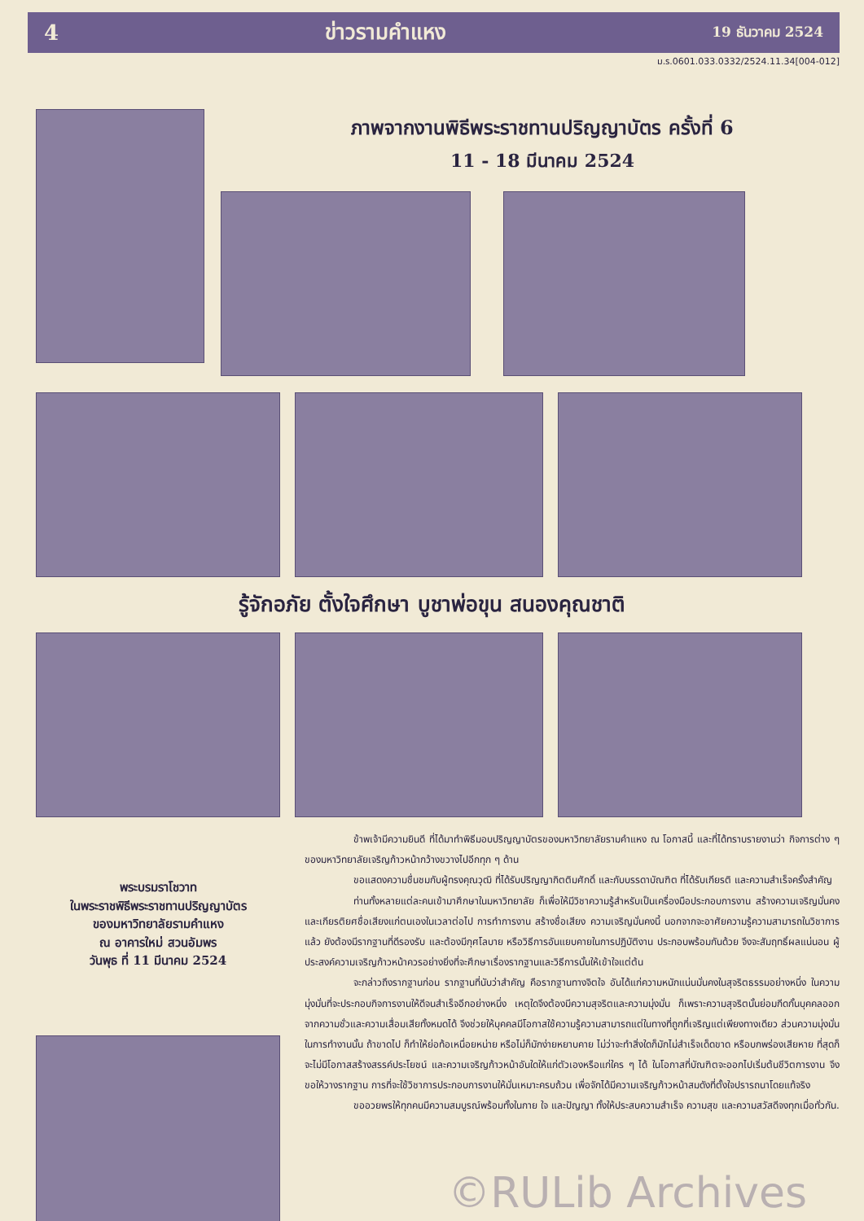4 ข่าวรามคำแหง 19 ธันวาคม 2524
ม.ร.0601.033.0332/2524.11.34[004-012]
ภาพจากงานพิธีพระราชทานปริญญาบัตร ครั้งที่ 6
11 - 18 มีนาคม 2524
รู้จักอภัย ตั้งใจศึกษา บูชาพ่อขุน สนองคุณชาติ
พระบรมราโชวาท
ในพระราชพิธีพระราชทานปริญญาบัตร
ของมหาวิทยาลัยรามคำแหง
ณ อาคารใหม่ สวนอัมพร
วันพุธ ที่ 11 มีนาคม 2524
ข้าพเจ้ามีความยินดี ที่ได้มาทำพิธีมอบปริญญาบัตรของมหาวิทยาลัยรามคำแหง ณ โอกาสนี้ และที่ได้ทราบรายงานว่า กิจการต่าง ๆ ของมหาวิทยาลัยเจริญก้าวหน้ากว้างขวางไปอีกทุก ๆ ด้าน
ขอแสดงความชื่นชมกับผู้ทรงคุณวุฒิ ที่ได้รับปริญญากิตติมศักดิ์ และกับบรรดาบัณฑิต ที่ได้รับเกียรติ และความสำเร็จครั้งสำคัญ
ท่านทั้งหลายแต่ละคนเข้ามาศึกษาในมหาวิทยาลัย ก็เพื่อให้มีวิชาความรู้สำหรับเป็นเครื่องมือประกอบการงาน สร้างความเจริญมั่นคงและเกียรติยศชื่อเสียงแก่ตนเองในเวลาต่อไป การทำการงาน สร้างชื่อเสียง ความเจริญมั่นคงนี้ นอกจากจะอาศัยความรู้ความสามารถในวิชาการแล้ว ยังต้องมีรากฐานที่ดีรองรับ และต้องมีกุศโลบาย หรือวิธีการอันแยบคายในการปฏิบัติงาน ประกอบพร้อมกันด้วย จึงจะสัมฤทธิ์ผลแน่นอน ผู้ประสงค์ความเจริญก้าวหน้าควรอย่างยิ่งที่จะศึกษาเรื่องรากฐานและวิธีการนั้นให้เข้าใจแต่ต้น
จะกล่าวถึงรากฐานก่อน รากฐานที่นับว่าสำคัญ คือรากฐานทางจิตใจ อันได้แก่ความหนักแน่นมั่นคงในสุจริตธรรมอย่างหนึ่ง ในความมุ่งมั่นที่จะประกอบกิจการงานให้ดีจนสำเร็จอีกอย่างหนึ่ง เหตุใดจึงต้องมีความสุจริตและความมุ่งมั่น ก็เพราะความสุจริตนั้นย่อมกีดกั้นบุคคลออกจากความชั่วและความเสื่อมเสียทั้งหมดได้ จึงช่วยให้บุคคลมีโอกาสใช้ความรู้ความสามารถแต่ในทางที่ถูกที่เจริญแต่เพียงทางเดียว ส่วนความมุ่งมั่นในการทำงานนั้น ถ้าขาดไป ก็ทำให้ย่อท้อเหนื่อยหน่าย หรือไม่ก็มักง่ายหยาบคาย ไม่ว่าจะทำสิ่งใดก็มักไม่สำเร็จเด็ดขาด หรือบกพร่องเสียหาย ที่สุดก็จะไม่มีโอกาสสร้างสรรค์ประโยชน์ และความเจริญก้าวหน้าอันใดให้แก่ตัวเองหรือแก่ใคร ๆ ได้ ในโอกาสที่บัณฑิตจะออกไปเริ่มต้นชีวิตการงาน จึงขอให้วางรากฐาน การที่จะใช้วิชาการประกอบการงานให้มั่นเหมาะครบถ้วน เพื่อจักได้มีความเจริญก้าวหน้าสมดังที่ตั้งใจปรารถนาโดยแท้จริง
ขออวยพรให้ทุกคนมีความสมบูรณ์พร้อมทั้งในกาย ใจ และปัญญา ทั้งให้ประสบความสำเร็จ ความสุข และความสวัสดีจงทุกเมื่อทั่วกัน.
©RULib Archives